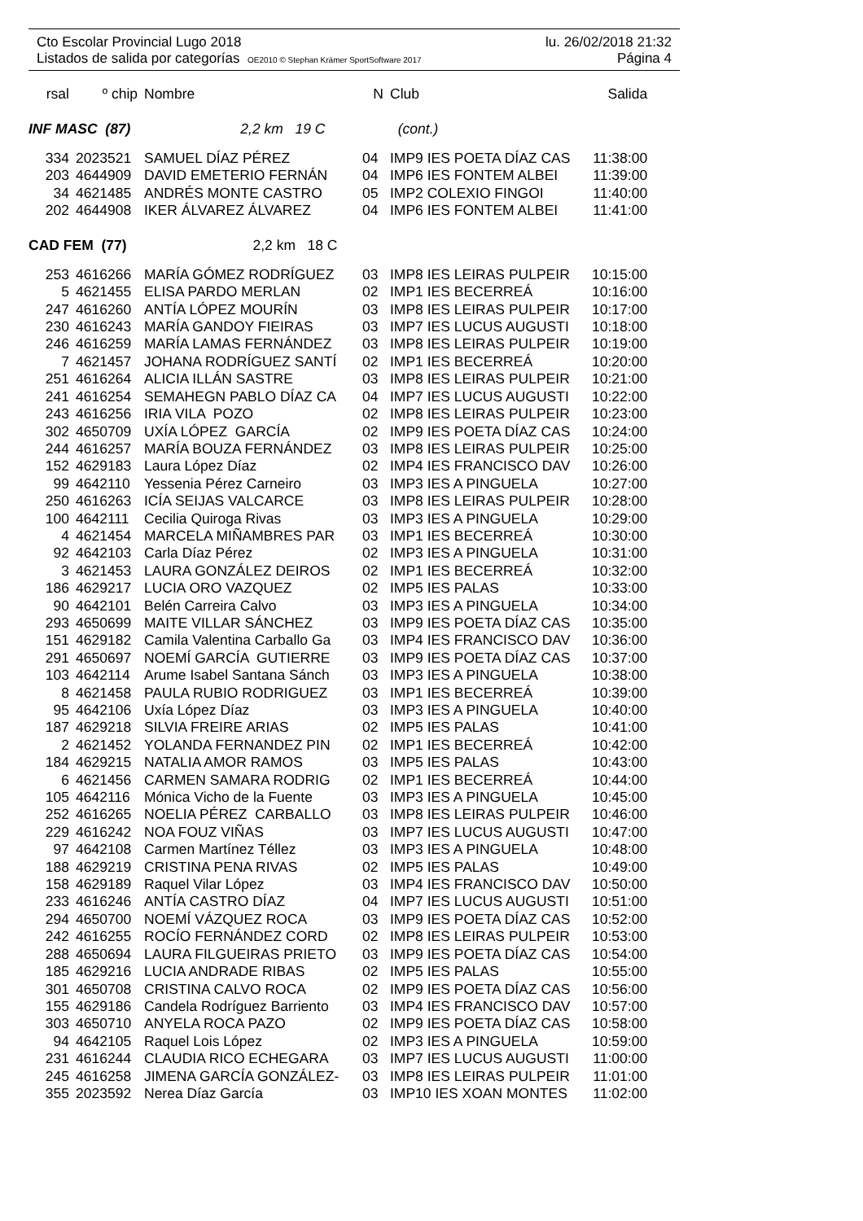Cto Escolar Provincial Lugo 2018 lu. 26/02/2018 21:32
Listados de salida por categorías OE2010 © Stephan Krämer SportSoftware 2017 Página 4
| rsal | º chip | Nombre | N | Club | Salida |
| --- | --- | --- | --- | --- | --- |
| INF MASC (87) 2,2 km 19 C | | | | (cont.) | |
| 334 | 2023521 | SAMUEL DÍAZ PÉREZ | 04 | IMP9 IES POETA DÍAZ CAS | 11:38:00 |
| 203 | 4644909 | DAVID EMETERIO FERNÁN | 04 | IMP6 IES FONTEM ALBEI | 11:39:00 |
| 34 | 4621485 | ANDRÉS MONTE CASTRO | 05 | IMP2 COLEXIO FINGOI | 11:40:00 |
| 202 | 4644908 | IKER ÁLVAREZ ÁLVAREZ | 04 | IMP6 IES FONTEM ALBEI | 11:41:00 |
| CAD FEM (77) 2,2 km 18 C | | | | | |
| 253 | 4616266 | MARÍA GÓMEZ RODRÍGUEZ | 03 | IMP8 IES LEIRAS PULPEIR | 10:15:00 |
| 5 | 4621455 | ELISA PARDO MERLAN | 02 | IMP1 IES BECERREÁ | 10:16:00 |
| 247 | 4616260 | ANTÍA LÓPEZ MOURÍN | 03 | IMP8 IES LEIRAS PULPEIR | 10:17:00 |
| 230 | 4616243 | MARÍA GANDOY FIEIRAS | 03 | IMP7 IES LUCUS AUGUSTI | 10:18:00 |
| 246 | 4616259 | MARÍA LAMAS FERNÁNDEZ | 03 | IMP8 IES LEIRAS PULPEIR | 10:19:00 |
| 7 | 4621457 | JOHANA RODRÍGUEZ SANTÍ | 02 | IMP1 IES BECERREÁ | 10:20:00 |
| 251 | 4616264 | ALICIA ILLÁN SASTRE | 03 | IMP8 IES LEIRAS PULPEIR | 10:21:00 |
| 241 | 4616254 | SEMAHEGN PABLO DÍAZ CA | 04 | IMP7 IES LUCUS AUGUSTI | 10:22:00 |
| 243 | 4616256 | IRIA VILA POZO | 02 | IMP8 IES LEIRAS PULPEIR | 10:23:00 |
| 302 | 4650709 | UXÍA LÓPEZ GARCÍA | 02 | IMP9 IES POETA DÍAZ CAS | 10:24:00 |
| 244 | 4616257 | MARÍA BOUZA FERNÁNDEZ | 03 | IMP8 IES LEIRAS PULPEIR | 10:25:00 |
| 152 | 4629183 | Laura López Díaz | 02 | IMP4 IES FRANCISCO DAV | 10:26:00 |
| 99 | 4642110 | Yessenia Pérez Carneiro | 03 | IMP3 IES A PINGUELA | 10:27:00 |
| 250 | 4616263 | ICÍA SEIJAS VALCARCE | 03 | IMP8 IES LEIRAS PULPEIR | 10:28:00 |
| 100 | 4642111 | Cecilia Quiroga Rivas | 03 | IMP3 IES A PINGUELA | 10:29:00 |
| 4 | 4621454 | MARCELA MIÑAMBRES PAR | 03 | IMP1 IES BECERREÁ | 10:30:00 |
| 92 | 4642103 | Carla Díaz Pérez | 02 | IMP3 IES A PINGUELA | 10:31:00 |
| 3 | 4621453 | LAURA GONZÁLEZ DEIROS | 02 | IMP1 IES BECERREÁ | 10:32:00 |
| 186 | 4629217 | LUCIA ORO VAZQUEZ | 02 | IMP5 IES PALAS | 10:33:00 |
| 90 | 4642101 | Belén Carreira Calvo | 03 | IMP3 IES A PINGUELA | 10:34:00 |
| 293 | 4650699 | MAITE VILLAR SÁNCHEZ | 03 | IMP9 IES POETA DÍAZ CAS | 10:35:00 |
| 151 | 4629182 | Camila Valentina Carballo Ga | 03 | IMP4 IES FRANCISCO DAV | 10:36:00 |
| 291 | 4650697 | NOEMÍ GARCÍA GUTIERRE | 03 | IMP9 IES POETA DÍAZ CAS | 10:37:00 |
| 103 | 4642114 | Arume Isabel Santana Sánch | 03 | IMP3 IES A PINGUELA | 10:38:00 |
| 8 | 4621458 | PAULA RUBIO RODRIGUEZ | 03 | IMP1 IES BECERREÁ | 10:39:00 |
| 95 | 4642106 | Uxía López Díaz | 03 | IMP3 IES A PINGUELA | 10:40:00 |
| 187 | 4629218 | SILVIA FREIRE ARIAS | 02 | IMP5 IES PALAS | 10:41:00 |
| 2 | 4621452 | YOLANDA FERNANDEZ PIN | 02 | IMP1 IES BECERREÁ | 10:42:00 |
| 184 | 4629215 | NATALIA AMOR RAMOS | 03 | IMP5 IES PALAS | 10:43:00 |
| 6 | 4621456 | CARMEN SAMARA RODRIG | 02 | IMP1 IES BECERREÁ | 10:44:00 |
| 105 | 4642116 | Mónica Vicho de la Fuente | 03 | IMP3 IES A PINGUELA | 10:45:00 |
| 252 | 4616265 | NOELIA PÉREZ CARBALLO | 03 | IMP8 IES LEIRAS PULPEIR | 10:46:00 |
| 229 | 4616242 | NOA FOUZ VIÑAS | 03 | IMP7 IES LUCUS AUGUSTI | 10:47:00 |
| 97 | 4642108 | Carmen Martínez Téllez | 03 | IMP3 IES A PINGUELA | 10:48:00 |
| 188 | 4629219 | CRISTINA PENA RIVAS | 02 | IMP5 IES PALAS | 10:49:00 |
| 158 | 4629189 | Raquel Vilar López | 03 | IMP4 IES FRANCISCO DAV | 10:50:00 |
| 233 | 4616246 | ANTÍA CASTRO DÍAZ | 04 | IMP7 IES LUCUS AUGUSTI | 10:51:00 |
| 294 | 4650700 | NOEMÍ VÁZQUEZ ROCA | 03 | IMP9 IES POETA DÍAZ CAS | 10:52:00 |
| 242 | 4616255 | ROCÍO FERNÁNDEZ CORD | 02 | IMP8 IES LEIRAS PULPEIR | 10:53:00 |
| 288 | 4650694 | LAURA FILGUEIRAS PRIETO | 03 | IMP9 IES POETA DÍAZ CAS | 10:54:00 |
| 185 | 4629216 | LUCIA ANDRADE RIBAS | 02 | IMP5 IES PALAS | 10:55:00 |
| 301 | 4650708 | CRISTINA CALVO ROCA | 02 | IMP9 IES POETA DÍAZ CAS | 10:56:00 |
| 155 | 4629186 | Candela Rodríguez Barriento | 03 | IMP4 IES FRANCISCO DAV | 10:57:00 |
| 303 | 4650710 | ANYELA ROCA PAZO | 02 | IMP9 IES POETA DÍAZ CAS | 10:58:00 |
| 94 | 4642105 | Raquel Lois López | 02 | IMP3 IES A PINGUELA | 10:59:00 |
| 231 | 4616244 | CLAUDIA RICO ECHEGARA | 03 | IMP7 IES LUCUS AUGUSTI | 11:00:00 |
| 245 | 4616258 | JIMENA GARCÍA GONZÁLEZ- | 03 | IMP8 IES LEIRAS PULPEIR | 11:01:00 |
| 355 | 2023592 | Nerea Díaz García | 03 | IMP10 IES XOAN MONTES | 11:02:00 |